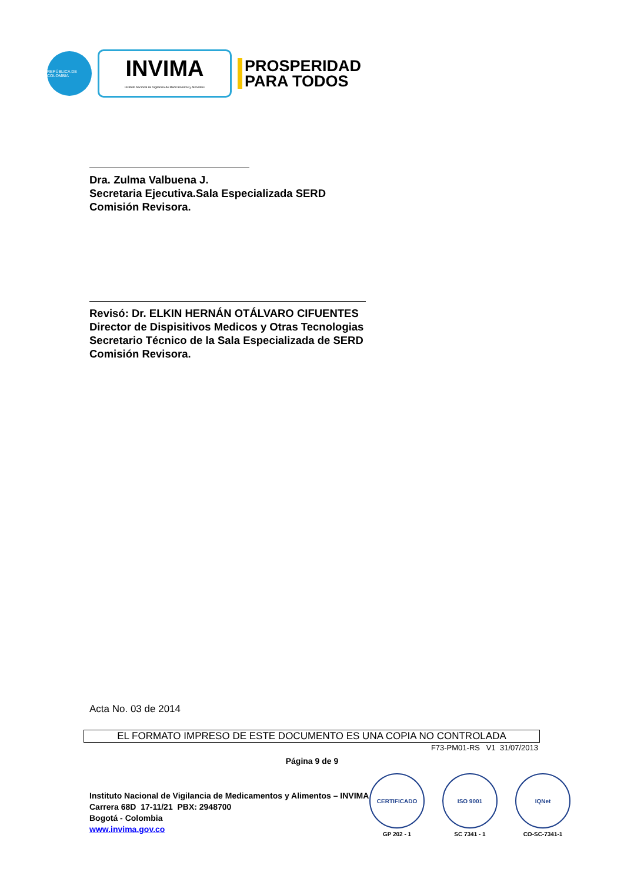REPÚBLICA DE COLOMBIA
INVIMA
Instituto Nacional de Vigilancia de Medicamentos y Alimentos
PROSPERIDAD
PARA TODOS
Dra. Zulma Valbuena J.
Secretaria Ejecutiva.Sala Especializada SERD
Comisión Revisora.
Revisó: Dr. ELKIN HERNÁN OTÁLVARO CIFUENTES
Director de Dispisitivos Medicos y Otras Tecnologias
Secretario Técnico de la Sala Especializada de SERD
Comisión Revisora.
Acta No. 03 de 2014
EL FORMATO IMPRESO DE ESTE DOCUMENTO ES UNA COPIA NO CONTROLADA
F73-PM01-RS V1 31/07/2013
Página 9 de 9
Instituto Nacional de Vigilancia de Medicamentos y Alimentos – INVIMA
Carrera 68D 17-11/21 PBX: 2948700
Bogotá - Colombia
www.invima.gov.co
CERTIFICADO
GP 202 - 1
ISO 9001
SC 7341 - 1
IQNet
CO-SC-7341-1